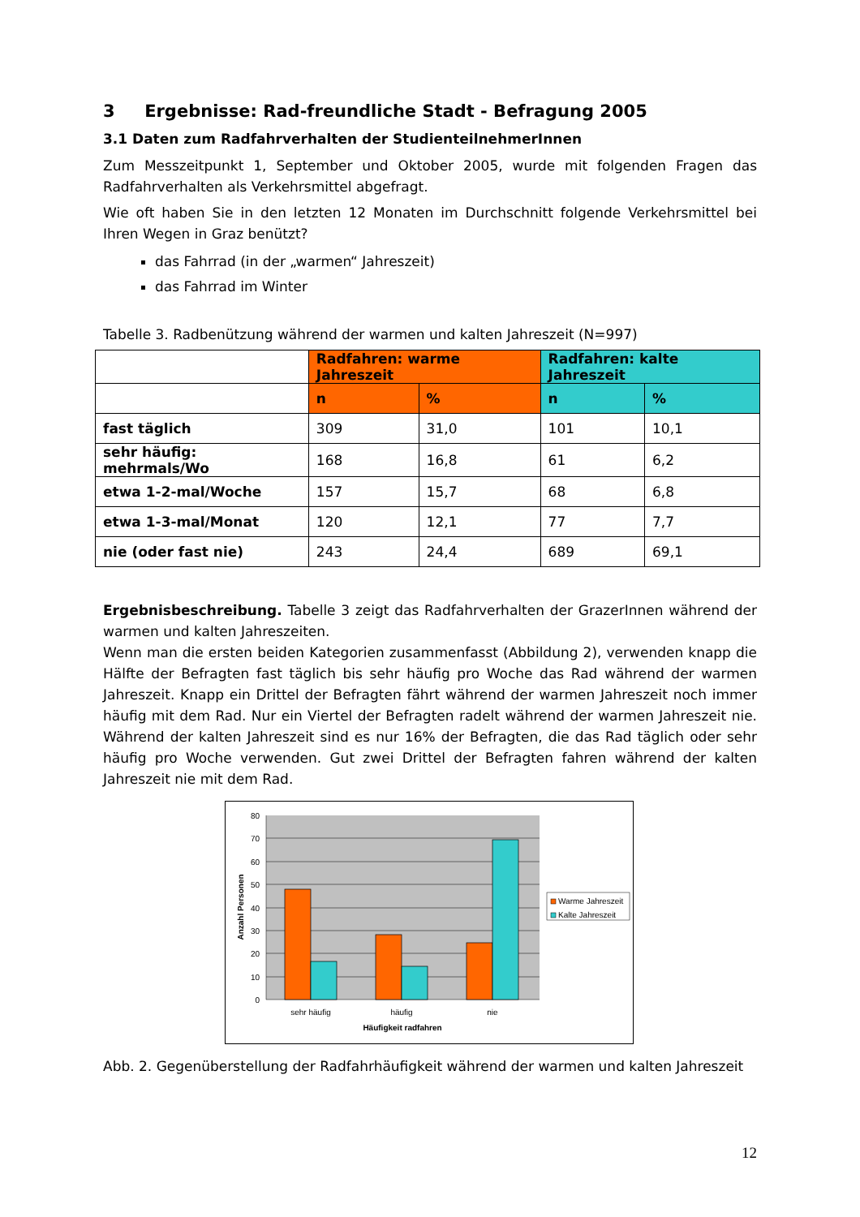3 Ergebnisse: Rad-freundliche Stadt - Befragung 2005
3.1 Daten zum Radfahrverhalten der StudienteilnehmerInnen
Zum Messzeitpunkt 1, September und Oktober 2005, wurde mit folgenden Fragen das Radfahrverhalten als Verkehrsmittel abgefragt.
Wie oft haben Sie in den letzten 12 Monaten im Durchschnitt folgende Verkehrsmittel bei Ihren Wegen in Graz benützt?
das Fahrrad (in der „warmen“ Jahreszeit)
das Fahrrad im Winter
Tabelle 3. Radbenützung während der warmen und kalten Jahreszeit (N=997)
| | Radfahren: warme Jahreszeit | | Radfahren: kalte Jahreszeit | |
| --- | --- | --- | --- | --- |
| | n | % | n | % |
| fast täglich | 309 | 31,0 | 101 | 10,1 |
| sehr häufig: mehrmals/Wo | 168 | 16,8 | 61 | 6,2 |
| etwa 1-2-mal/Woche | 157 | 15,7 | 68 | 6,8 |
| etwa 1-3-mal/Monat | 120 | 12,1 | 77 | 7,7 |
| nie (oder fast nie) | 243 | 24,4 | 689 | 69,1 |
Ergebnisbeschreibung. Tabelle 3 zeigt das Radfahrverhalten der GrazerInnen während der warmen und kalten Jahreszeiten.
Wenn man die ersten beiden Kategorien zusammenfasst (Abbildung 2), verwenden knapp die Hälfte der Befragten fast täglich bis sehr häufig pro Woche das Rad während der warmen Jahreszeit. Knapp ein Drittel der Befragten fährt während der warmen Jahreszeit noch immer häufig mit dem Rad. Nur ein Viertel der Befragten radelt während der warmen Jahreszeit nie. Während der kalten Jahreszeit sind es nur 16% der Befragten, die das Rad täglich oder sehr häufig pro Woche verwenden. Gut zwei Drittel der Befragten fahren während der kalten Jahreszeit nie mit dem Rad.
80
70
60
50
40
30
20
10
0
sehr häufig
häufig
nie
Häufigkeit radfahren
Anzahl Personen
Warme Jahreszeit
Kalte Jahreszeit
Abb. 2. Gegenüberstellung der Radfahrhäufigkeit während der warmen und kalten Jahreszeit
12